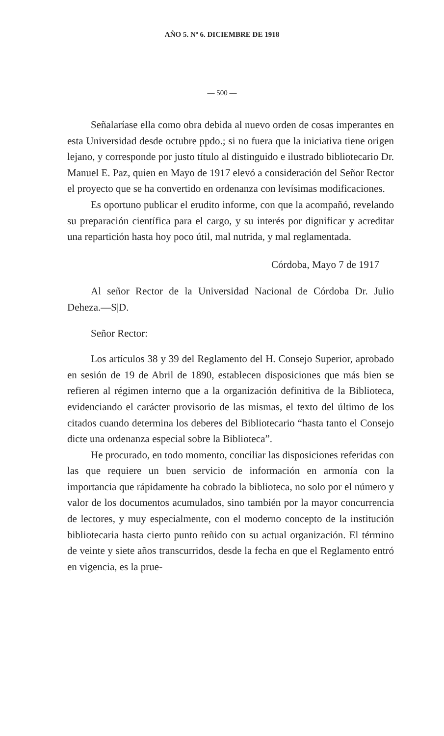AÑO 5. Nº 6. DICIEMBRE DE 1918
— 500 —
Señalaríase ella como obra debida al nuevo orden de cosas imperantes en esta Universidad desde octubre ppdo.; si no fuera que la iniciativa tiene origen lejano, y corresponde por justo título al distinguido e ilustrado bibliotecario Dr. Manuel E. Paz, quien en Mayo de 1917 elevó a consideración del Señor Rector el proyecto que se ha convertido en ordenanza con levísimas modificaciones.
Es oportuno publicar el erudito informe, con que la acompañó, revelando su preparación científica para el cargo, y su interés por dignificar y acreditar una repartición hasta hoy poco útil, mal nutrida, y mal reglamentada.
Córdoba, Mayo 7 de 1917
Al señor Rector de la Universidad Nacional de Córdoba Dr. Julio Deheza.—S|D.
Señor Rector:
Los artículos 38 y 39 del Reglamento del H. Consejo Superior, aprobado en sesión de 19 de Abril de 1890, establecen disposiciones que más bien se refieren al régimen interno que a la organización definitiva de la Biblioteca, evidenciando el carácter provisorio de las mismas, el texto del último de los citados cuando determina los deberes del Bibliotecario “hasta tanto el Consejo dicte una ordenanza especial sobre la Biblioteca”.
He procurado, en todo momento, conciliar las disposiciones referidas con las que requiere un buen servicio de información en armonía con la importancia que rápidamente ha cobrado la biblioteca, no solo por el número y valor de los documentos acumulados, sino también por la mayor concurrencia de lectores, y muy especialmente, con el moderno concepto de la institución bibliotecaria hasta cierto punto reñido con su actual organización. El término de veinte y siete años transcurridos, desde la fecha en que el Reglamento entró en vigencia, es la prue-